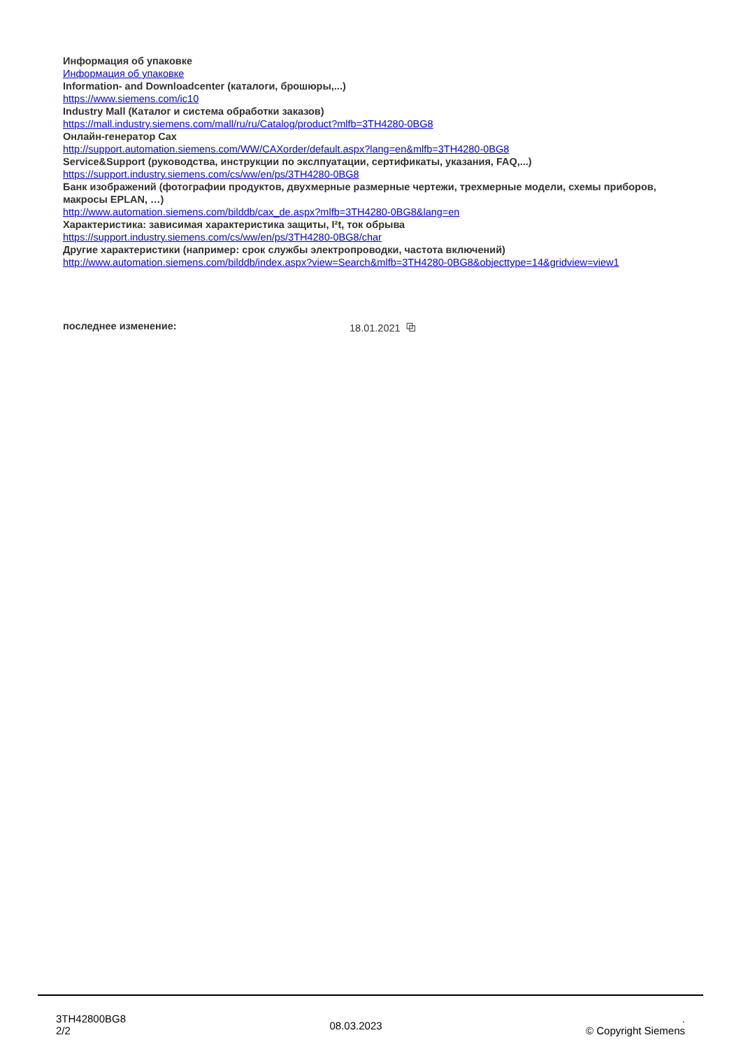Информация об упаковке
Информация об упаковке
Information- and Downloadcenter (каталоги, брошюры,...)
https://www.siemens.com/ic10
Industry Mall (Каталог и система обработки заказов)
https://mall.industry.siemens.com/mall/ru/ru/Catalog/product?mlfb=3TH4280-0BG8
Онлайн-генератор Cax
http://support.automation.siemens.com/WW/CAXorder/default.aspx?lang=en&mlfb=3TH4280-0BG8
Service&Support (руководства, инструкции по экслпуатации, сертификаты, указания, FAQ,...)
https://support.industry.siemens.com/cs/ww/en/ps/3TH4280-0BG8
Банк изображений (фотографии продуктов, двухмерные размерные чертежи, трехмерные модели, схемы приборов, макросы EPLAN, …)
http://www.automation.siemens.com/bilddb/cax_de.aspx?mlfb=3TH4280-0BG8&lang=en
Характеристика: зависимая характеристика защиты, I²t, ток обрыва
https://support.industry.siemens.com/cs/ww/en/ps/3TH4280-0BG8/char
Другие характеристики (например: срок службы электропроводки, частота включений)
http://www.automation.siemens.com/bilddb/index.aspx?view=Search&mlfb=3TH4280-0BG8&objecttype=14&gridview=view1
последнее изменение: 18.01.2021 ⧉
3TH42800BG8
2/2
08.03.2023
.
© Copyright Siemens